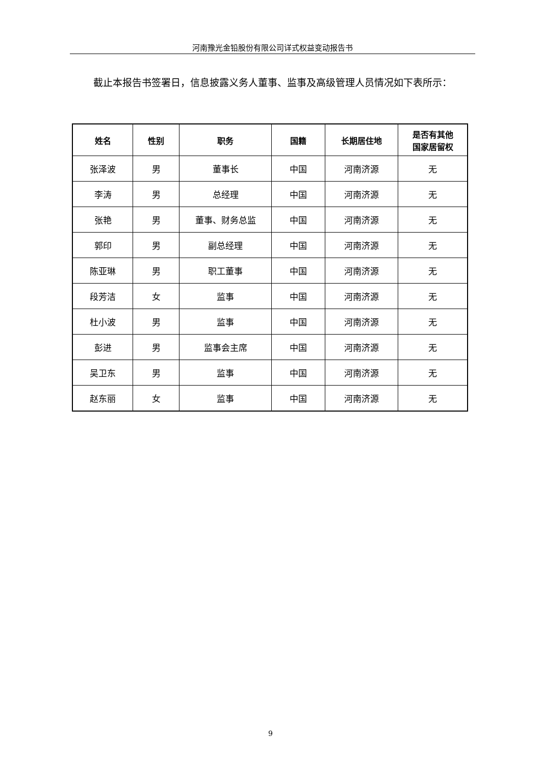河南豫光金铅股份有限公司详式权益变动报告书
截止本报告书签署日，信息披露义务人董事、监事及高级管理人员情况如下表所示：
| 姓名 | 性别 | 职务 | 国籍 | 长期居住地 | 是否有其他 国家居留权 |
| --- | --- | --- | --- | --- | --- |
| 张泽波 | 男 | 董事长 | 中国 | 河南济源 | 无 |
| 李涛 | 男 | 总经理 | 中国 | 河南济源 | 无 |
| 张艳 | 男 | 董事、财务总监 | 中国 | 河南济源 | 无 |
| 郭印 | 男 | 副总经理 | 中国 | 河南济源 | 无 |
| 陈亚琳 | 男 | 职工董事 | 中国 | 河南济源 | 无 |
| 段芳洁 | 女 | 监事 | 中国 | 河南济源 | 无 |
| 杜小波 | 男 | 监事 | 中国 | 河南济源 | 无 |
| 彭进 | 男 | 监事会主席 | 中国 | 河南济源 | 无 |
| 吴卫东 | 男 | 监事 | 中国 | 河南济源 | 无 |
| 赵东丽 | 女 | 监事 | 中国 | 河南济源 | 无 |
9